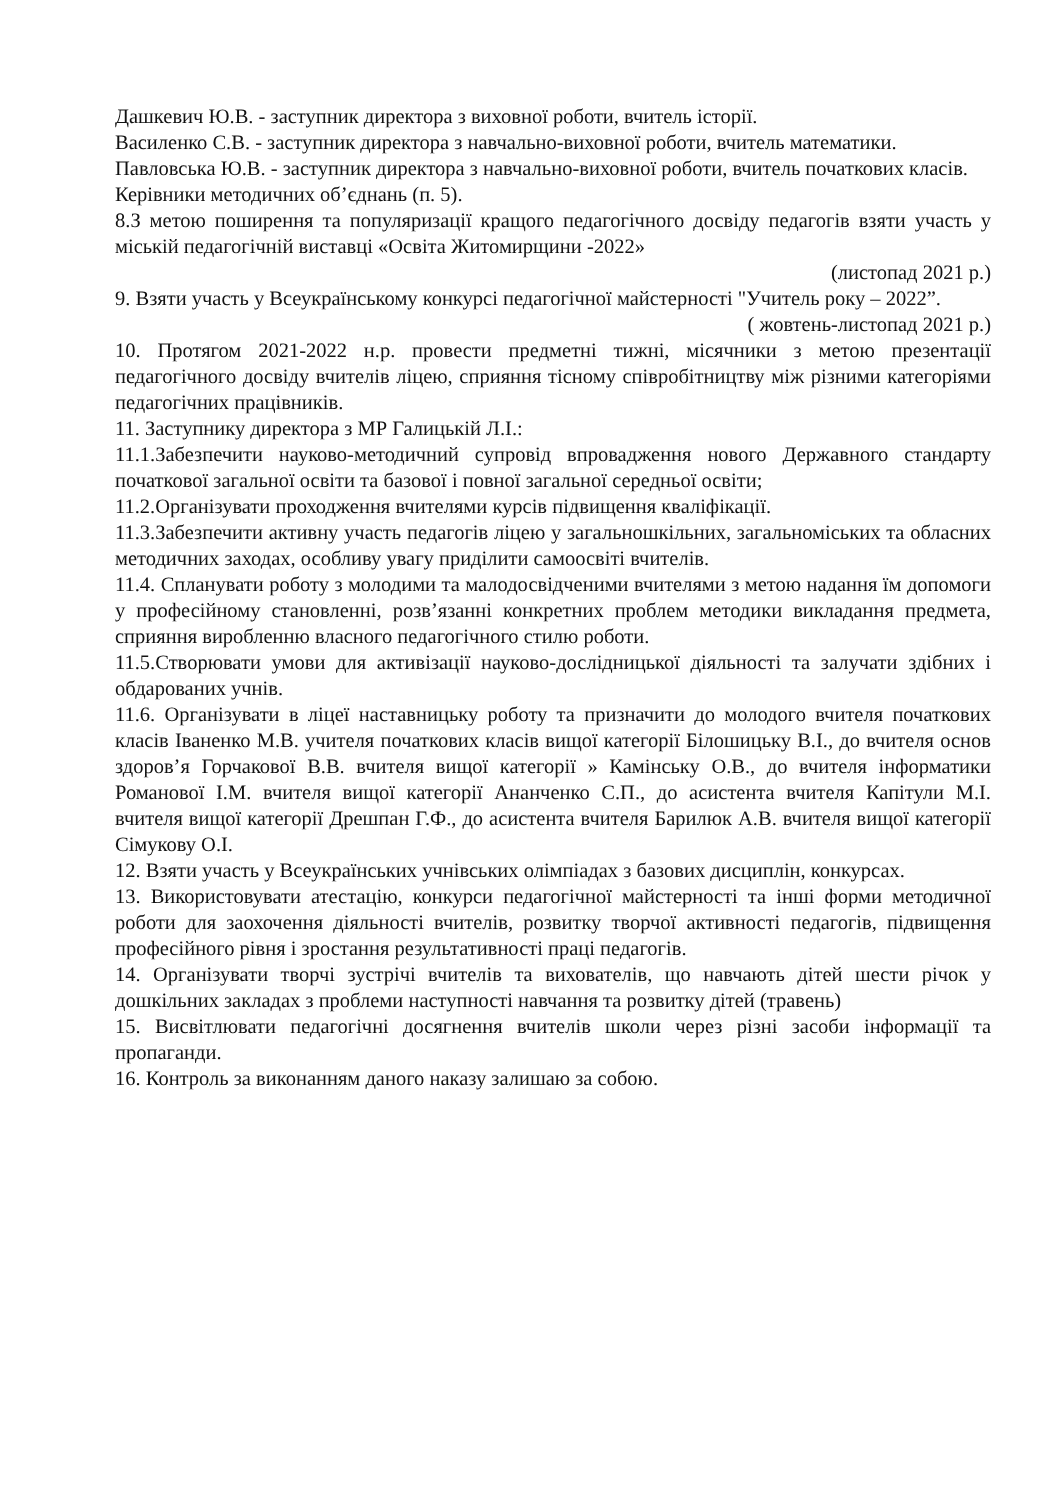Дашкевич Ю.В. - заступник директора з виховної роботи, вчитель історії.
Василенко С.В. - заступник директора з навчально-виховної роботи, вчитель математики.
Павловська Ю.В. - заступник директора з навчально-виховної роботи, вчитель початкових класів.
Керівники методичних об’єднань (п. 5).
8.З метою поширення та популяризації кращого педагогічного досвіду педагогів взяти участь у міській педагогічній виставці «Освіта Житомирщини -2022»
(листопад 2021 р.)
9. Взяти участь у Всеукраїнському конкурсі педагогічної майстерності "Учитель року – 2022”.
( жовтень-листопад 2021 р.)
10. Протягом 2021-2022 н.р. провести предметні тижні, місячники з метою презентації педагогічного досвіду вчителів ліцею, сприяння тісному співробітництву між різними категоріями педагогічних працівників.
11. Заступнику директора з МР Галицькій Л.І.:
11.1.Забезпечити науково-методичний супровід впровадження нового Державного стандарту початкової загальної освіти та базової і повної загальної середньої освіти;
11.2.Організувати проходження вчителями курсів підвищення кваліфікації.
11.3.Забезпечити активну участь педагогів ліцею у загальношкільних, загальноміських та обласних методичних заходах, особливу увагу приділити самоосвіті вчителів.
11.4. Спланувати роботу з молодими та малодосвідченими вчителями з метою надання їм допомоги у професійному становленні, розв’язанні конкретних проблем методики викладання предмета, сприяння виробленню власного педагогічного стилю роботи.
11.5.Створювати умови для активізації науково-дослідницької діяльності та залучати здібних і обдарованих учнів.
11.6. Організувати в ліцеї наставницьку роботу та призначити до молодого вчителя початкових класів Іваненко М.В. учителя початкових класів вищої категорії Білошицьку В.І., до вчителя основ здоров’я Горчакової В.В. вчителя вищої категорії » Камінську О.В., до вчителя інформатики Романової І.М. вчителя вищої категорії Ананченко С.П., до асистента вчителя Капітули М.І. вчителя вищої категорії Дрешпан Г.Ф., до асистента вчителя Барилюк А.В. вчителя вищої категорії Сімукову О.І.
12. Взяти участь у Всеукраїнських учнівських олімпіадах з базових дисциплін, конкурсах.
13. Використовувати атестацію, конкурси педагогічної майстерності та інші форми методичної роботи для заохочення діяльності вчителів, розвитку творчої активності педагогів, підвищення професійного рівня і зростання результативності праці педагогів.
14. Організувати творчі зустрічі вчителів та вихователів, що навчають дітей шести річок у дошкільних закладах з проблеми наступності навчання та розвитку дітей (травень)
15. Висвітлювати педагогічні досягнення вчителів школи через різні засоби інформації та пропаганди.
16. Контроль за виконанням даного наказу залишаю за собою.